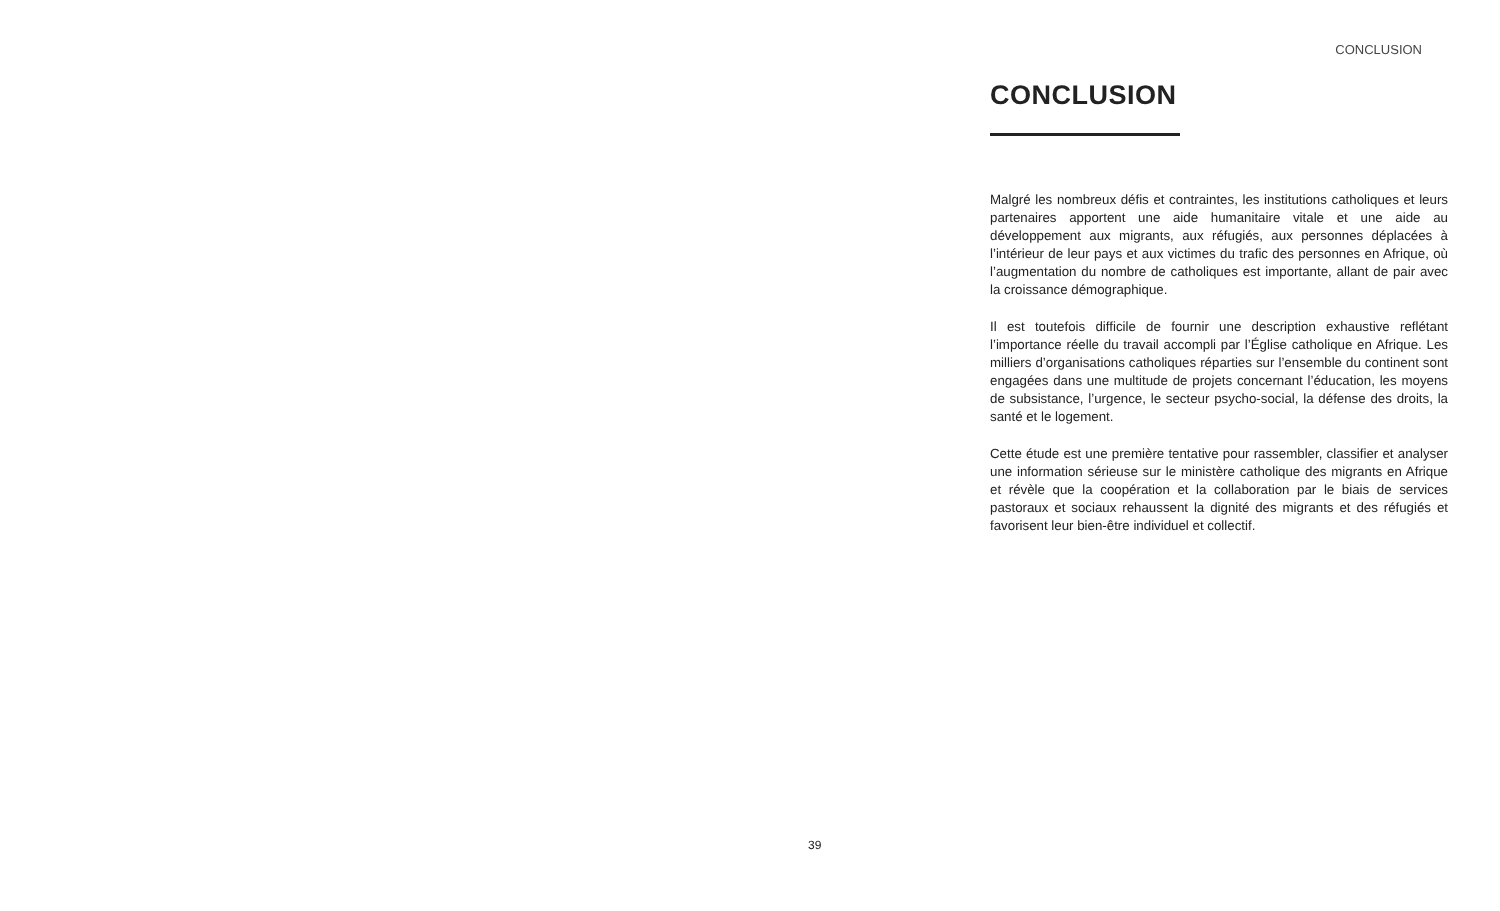CONCLUSION
CONCLUSION
Malgré les nombreux défis et contraintes, les institutions catholiques et leurs partenaires apportent une aide humanitaire vitale et une aide au développement aux migrants, aux réfugiés, aux personnes déplacées à l’intérieur de leur pays et aux victimes du trafic des personnes en Afrique, où l’augmentation du nombre de catholiques est importante, allant de pair avec la croissance démographique.
Il est toutefois difficile de fournir une description exhaustive reflétant l’importance réelle du travail accompli par l’Église catholique en Afrique. Les milliers d’organisations catholiques réparties sur l’ensemble du continent sont engagées dans une multitude de projets concernant l’éducation, les moyens de subsistance, l’urgence, le secteur psycho-social, la défense des droits, la santé et le logement.
Cette étude est une première tentative pour rassembler, classifier et analyser une information sérieuse sur le ministère catholique des migrants en Afrique et révèle que la coopération et la collaboration par le biais de services pastoraux et sociaux rehaussent la dignité des migrants et des réfugiés et favorisent leur bien-être individuel et collectif.
39